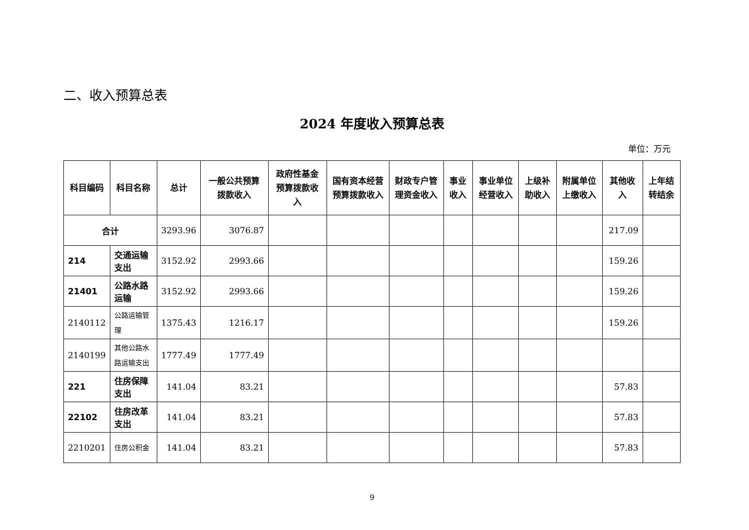二、收入预算总表
2024 年度收入预算总表
单位：万元
| 科目编码 | 科目名称 | 总计 | 一般公共预算拨款收入 | 政府性基金预算拨款收入 | 国有资本经营预算拨款收入 | 财政专户管理资金收入 | 事业收入 | 事业单位经营收入 | 上级补助收入 | 附属单位上缴收入 | 其他收入 | 上年结转结余 |
| --- | --- | --- | --- | --- | --- | --- | --- | --- | --- | --- | --- | --- |
| 合计 | | 3293.96 | 3076.87 | | | | | | | | 217.09 | |
| 214 | 交通运输支出 | 3152.92 | 2993.66 | | | | | | | | 159.26 | |
| 21401 | 公路水路运输 | 3152.92 | 2993.66 | | | | | | | | 159.26 | |
| 2140112 | 公路运输管理 | 1375.43 | 1216.17 | | | | | | | | 159.26 | |
| 2140199 | 其他公路水路运输支出 | 1777.49 | 1777.49 | | | | | | | | | |
| 221 | 住房保障支出 | 141.04 | 83.21 | | | | | | | | 57.83 | |
| 22102 | 住房改革支出 | 141.04 | 83.21 | | | | | | | | 57.83 | |
| 2210201 | 住房公积金 | 141.04 | 83.21 | | | | | | | | 57.83 | |
9